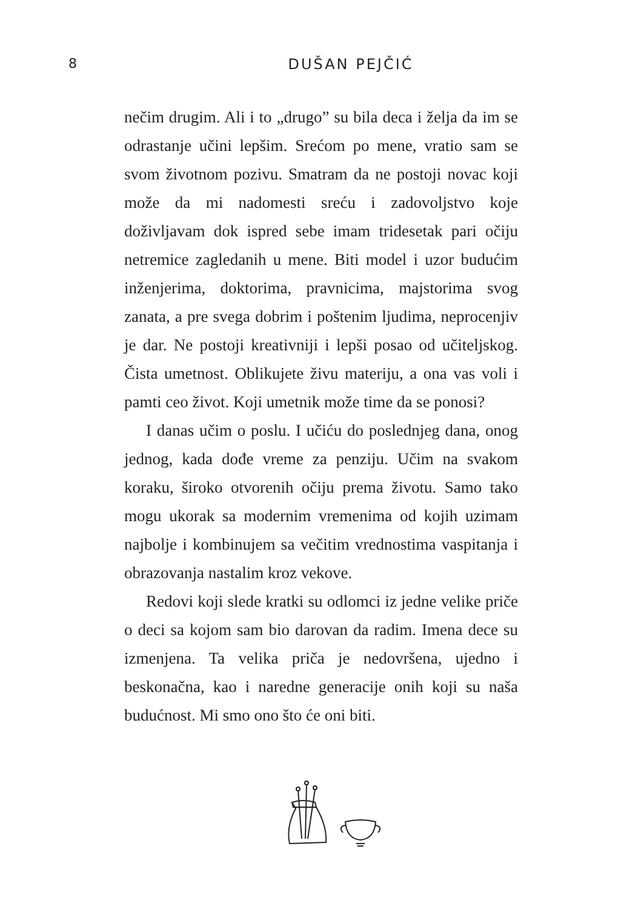8 DUŠAN PEJČIĆ
nečim drugim. Ali i to „drugo” su bila deca i želja da im se odrastanje učini lepšim. Srećom po mene, vratio sam se svom životnom pozivu. Smatram da ne postoji novac koji može da mi nadomesti sreću i zadovoljstvo koje doživljavam dok ispred sebe imam tridesetak pari očiju netremice zagledanih u mene. Biti model i uzor budućim inženjerima, doktorima, pravnicima, majstorima svog zanata, a pre svega dobrim i poštenim ljudima, neprocenjiv je dar. Ne postoji kreativniji i lepši posao od učiteljskog. Čista umetnost. Oblikujete živu materiju, a ona vas voli i pamti ceo život. Koji umetnik može time da se ponosi?
I danas učim o poslu. I učiću do poslednjeg dana, onog jednog, kada dođe vreme za penziju. Učim na svakom koraku, široko otvorenih očiju prema životu. Samo tako mogu ukorak sa modernim vremenima od kojih uzimam najbolje i kombinujem sa večitim vrednostima vaspitanja i obrazovanja nastalim kroz vekove.
Redovi koji slede kratki su odlomci iz jedne velike priče o deci sa kojom sam bio darovan da radim. Imena dece su izmenjena. Ta velika priča je nedovršena, ujedno i beskonačna, kao i naredne generacije onih koji su naša budućnost. Mi smo ono što će oni biti.